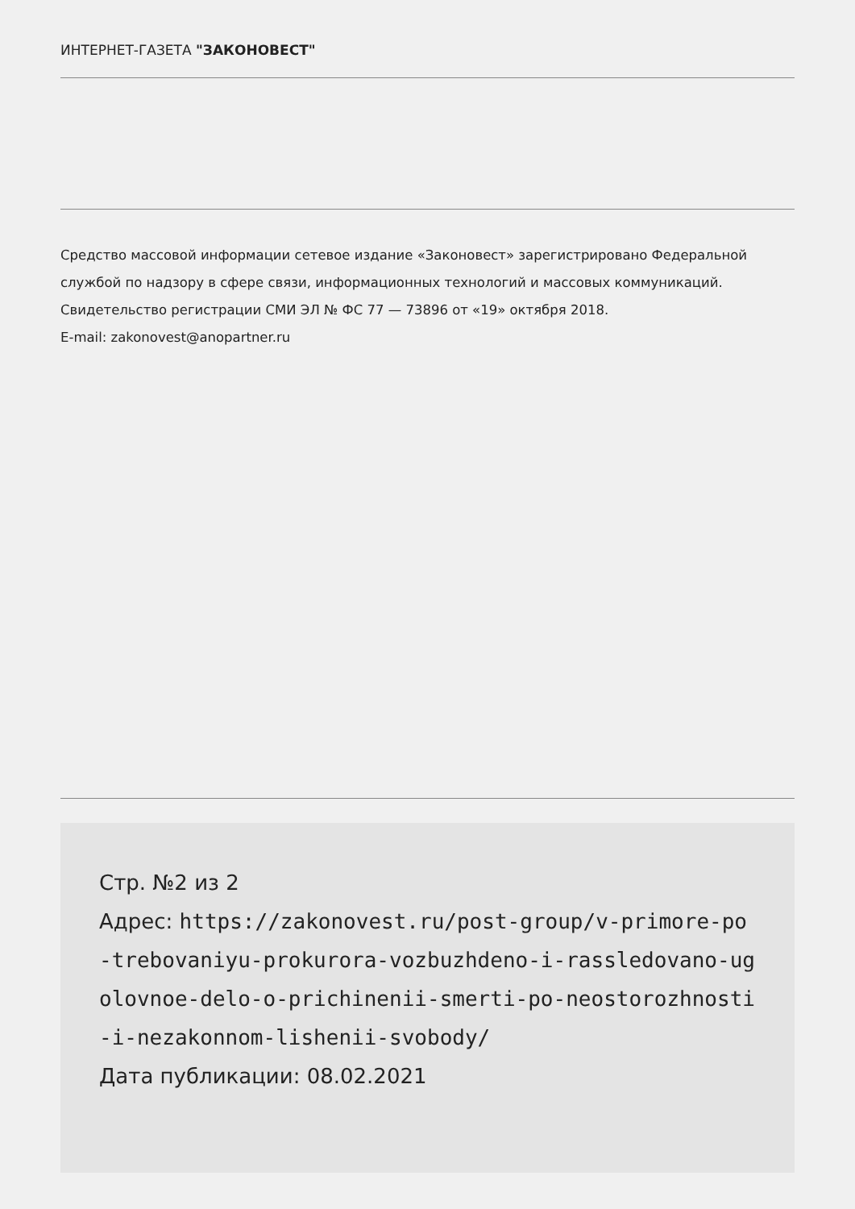ИНТЕРНЕТ-ГАЗЕТА "ЗАКОНОВЕСТ"
Средство массовой информации сетевое издание «Законовест» зарегистрировано Федеральной службой по надзору в сфере связи, информационных технологий и массовых коммуникаций. Свидетельство регистрации СМИ ЭЛ № ФС 77 — 73896 от «19» октября 2018.
E-mail: zakonovest@anopartner.ru
Стр. №2 из 2
Адрес: https://zakonovest.ru/post-group/v-primore-po-trebovaniyu-prokurora-vozbuzhdeno-i-rassledovano-ugolovnoe-delo-o-prichinenii-smerti-po-neostorozhnosti-i-nezakonnom-lishenii-svobody/
Дата публикации: 08.02.2021